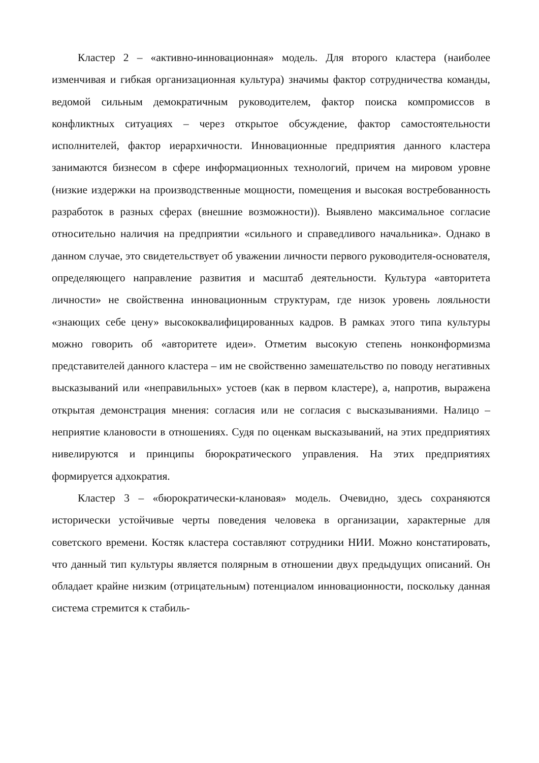Кластер 2 – «активно-инновационная» модель. Для второго кластера (наиболее изменчивая и гибкая организационная культура) значимы фактор сотрудничества команды, ведомой сильным демократичным руководителем, фактор поиска компромиссов в конфликтных ситуациях – через открытое обсуждение, фактор самостоятельности исполнителей, фактор иерархичности. Инновационные предприятия данного кластера занимаются бизнесом в сфере информационных технологий, причем на мировом уровне (низкие издержки на производственные мощности, помещения и высокая востребованность разработок в разных сферах (внешние возможности)). Выявлено максимальное согласие относительно наличия на предприятии «сильного и справедливого начальника». Однако в данном случае, это свидетельствует об уважении личности первого руководителя-основателя, определяющего направление развития и масштаб деятельности. Культура «авторитета личности» не свойственна инновационным структурам, где низок уровень лояльности «знающих себе цену» высококвалифицированных кадров. В рамках этого типа культуры можно говорить об «авторитете идеи». Отметим высокую степень нонконформизма представителей данного кластера – им не свойственно замешательство по поводу негативных высказываний или «неправильных» устоев (как в первом кластере), а, напротив, выражена открытая демонстрация мнения: согласия или не согласия с высказываниями. Налицо – неприятие клановости в отношениях. Судя по оценкам высказываний, на этих предприятиях нивелируются и принципы бюрократического управления. На этих предприятиях формируется адхократия.
Кластер 3 – «бюрократически-клановая» модель. Очевидно, здесь сохраняются исторически устойчивые черты поведения человека в организации, характерные для советского времени. Костяк кластера составляют сотрудники НИИ. Можно констатировать, что данный тип культуры является полярным в отношении двух предыдущих описаний. Он обладает крайне низким (отрицательным) потенциалом инновационности, поскольку данная система стремится к стабиль-